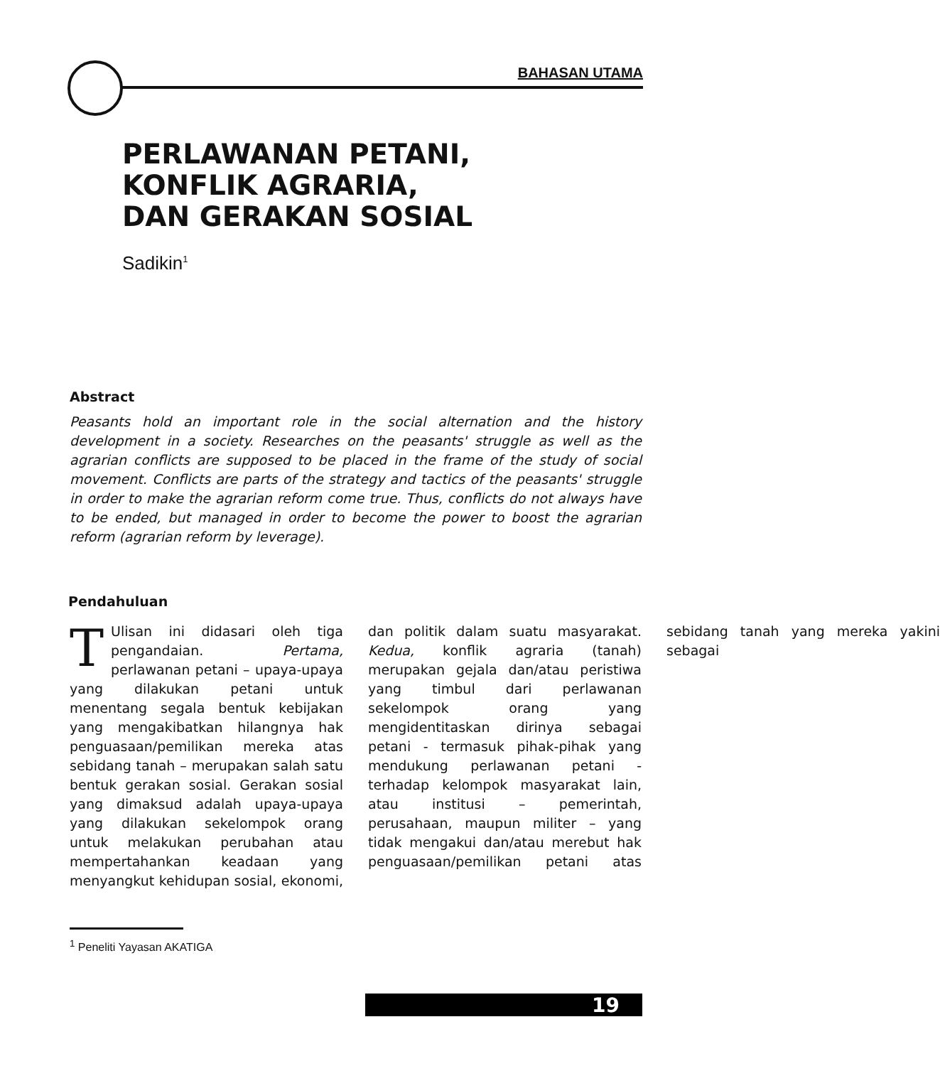BAHASAN UTAMA
PERLAWANAN PETANI,
KONFLIK AGRARIA,
DAN GERAKAN SOSIAL
Sadikin<sup>1</sup>
Abstract
Peasants hold an important role in the social alternation and the history development in a society. Researches on the peasants' struggle as well as the agrarian conflicts are supposed to be placed in the frame of the study of social movement. Conflicts are parts of the strategy and tactics of the peasants' struggle in order to make the agrarian reform come true. Thus, conflicts do not always have to be ended, but managed in order to become the power to boost the agrarian reform (agrarian reform by leverage).
Pendahuluan
TUlisan ini didasari oleh tiga pengandaian. Pertama, perlawanan petani – upaya-upaya yang dilakukan petani untuk menentang segala bentuk kebijakan yang mengakibatkan hilangnya hak penguasaan/pemilikan mereka atas sebidang tanah – merupakan salah satu bentuk gerakan sosial. Gerakan sosial yang dimaksud adalah upaya-upaya yang dilakukan sekelompok orang untuk melakukan perubahan atau mempertahankan keadaan yang menyangkut kehidupan sosial, ekonomi, dan politik dalam suatu masyarakat. Kedua, konflik agraria (tanah) merupakan gejala dan/atau peristiwa yang timbul dari perlawanan sekelompok orang yang mengidentitaskan dirinya sebagai petani - termasuk pihak-pihak yang mendukung perlawanan petani - terhadap kelompok masyarakat lain, atau institusi – pemerintah, perusahaan, maupun militer – yang tidak mengakui dan/atau merebut hak penguasaan/pemilikan petani atas sebidang tanah yang mereka yakini sebagai
<sup>1</sup> Peneliti Yayasan AKATIGA
19